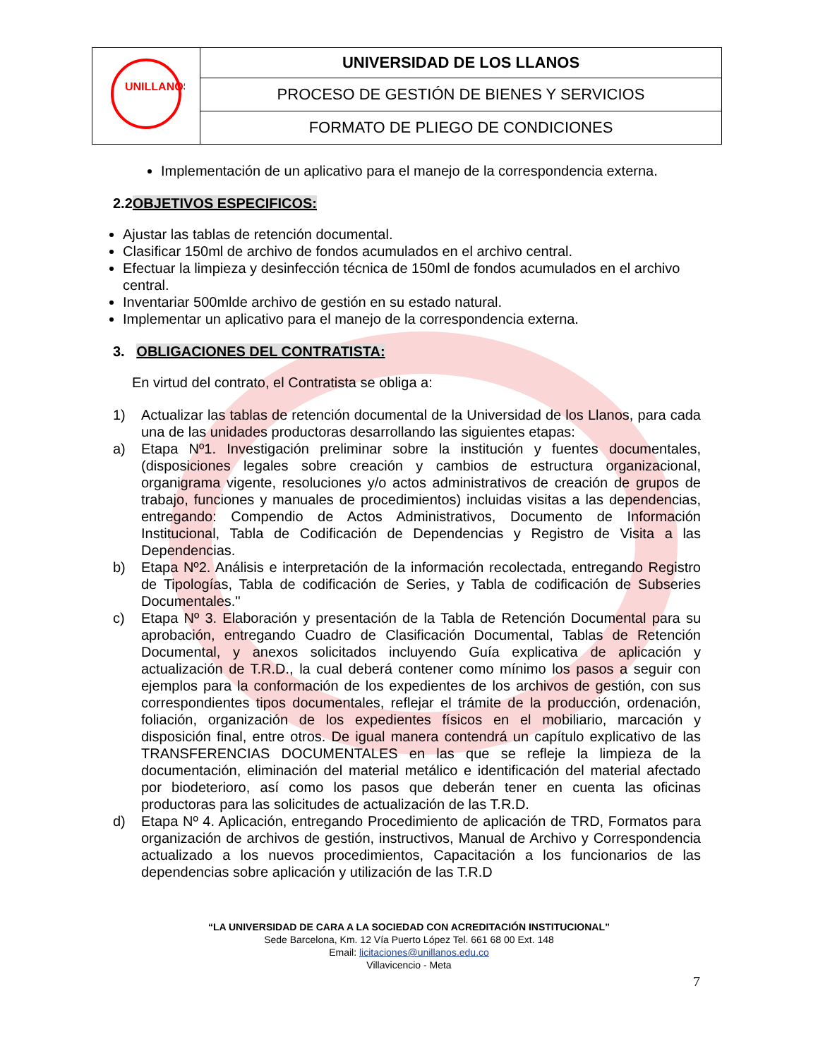| UNILLANOS | UNIVERSIDAD DE LOS LLANOS |
| | PROCESO DE GESTIÓN DE BIENES Y SERVICIOS |
| | FORMATO DE PLIEGO DE CONDICIONES |
Implementación de un aplicativo para el manejo de la correspondencia externa.
2.2OBJETIVOS ESPECIFICOS:
Ajustar las tablas de retención documental.
Clasificar 150ml de archivo de fondos acumulados en el archivo central.
Efectuar la limpieza y desinfección técnica de 150ml de fondos acumulados en el archivo central.
Inventariar 500mlde archivo de gestión en su estado natural.
Implementar un aplicativo para el manejo de la correspondencia externa.
3. OBLIGACIONES DEL CONTRATISTA:
En virtud del contrato, el Contratista se obliga a:
1) Actualizar las tablas de retención documental de la Universidad de los Llanos, para cada una de las unidades productoras desarrollando las siguientes etapas:
a) Etapa Nº1. Investigación preliminar sobre la institución y fuentes documentales, (disposiciones legales sobre creación y cambios de estructura organizacional, organigrama vigente, resoluciones y/o actos administrativos de creación de grupos de trabajo, funciones y manuales de procedimientos) incluidas visitas a las dependencias, entregando: Compendio de Actos Administrativos, Documento de Información Institucional, Tabla de Codificación de Dependencias y Registro de Visita a las Dependencias.
b) Etapa Nº2. Análisis e interpretación de la información recolectada, entregando Registro de Tipologías, Tabla de codificación de Series, y Tabla de codificación de Subseries Documentales."
c) Etapa Nº 3. Elaboración y presentación de la Tabla de Retención Documental para su aprobación, entregando Cuadro de Clasificación Documental, Tablas de Retención Documental, y anexos solicitados incluyendo Guía explicativa de aplicación y actualización de T.R.D., la cual deberá contener como mínimo los pasos a seguir con ejemplos para la conformación de los expedientes de los archivos de gestión, con sus correspondientes tipos documentales, reflejar el trámite de la producción, ordenación, foliación, organización de los expedientes físicos en el mobiliario, marcación y disposición final, entre otros. De igual manera contendrá un capítulo explicativo de las TRANSFERENCIAS DOCUMENTALES en las que se refleje la limpieza de la documentación, eliminación del material metálico e identificación del material afectado por biodeterioro, así como los pasos que deberán tener en cuenta las oficinas productoras para las solicitudes de actualización de las T.R.D.
d) Etapa Nº 4. Aplicación, entregando Procedimiento de aplicación de TRD, Formatos para organización de archivos de gestión, instructivos, Manual de Archivo y Correspondencia actualizado a los nuevos procedimientos, Capacitación a los funcionarios de las dependencias sobre aplicación y utilización de las T.R.D
“LA UNIVERSIDAD DE CARA A LA SOCIEDAD CON ACREDITACIÓN INSTITUCIONAL”
Sede Barcelona, Km. 12 Vía Puerto López Tel. 661 68 00 Ext. 148
Email: licitaciones@unillanos.edu.co
Villavicencio - Meta
7